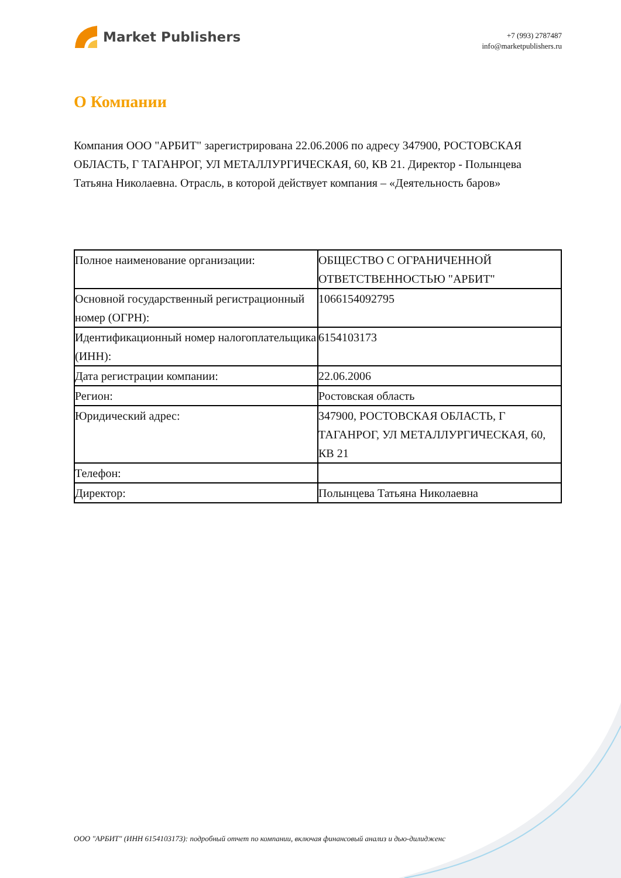Market Publishers
+7 (993) 2787487
info@marketpublishers.ru
О Компании
Компания ООО "АРБИТ" зарегистрирована 22.06.2006 по адресу 347900, РОСТОВСКАЯ ОБЛАСТЬ, Г ТАГАНРОГ, УЛ МЕТАЛЛУРГИЧЕСКАЯ, 60, КВ 21. Директор - Полынцева Татьяна Николаевна. Отрасль, в которой действует компания – «Деятельность баров»
| Полное наименование организации: | ОБЩЕСТВО С ОГРАНИЧЕННОЙ ОТВЕТСТВЕННОСТЬЮ "АРБИТ" |
| Основной государственный регистрационный номер (ОГРН): | 1066154092795 |
| Идентификационный номер налогоплательщика (ИНН): | 6154103173 |
| Дата регистрации компании: | 22.06.2006 |
| Регион: | Ростовская область |
| Юридический адрес: | 347900, РОСТОВСКАЯ ОБЛАСТЬ, Г ТАГАНРОГ, УЛ МЕТАЛЛУРГИЧЕСКАЯ, 60, КВ 21 |
| Телефон: | |
| Директор: | Полынцева Татьяна Николаевна |
ООО "АРБИТ" (ИНН 6154103173): подробный отчет по компании, включая финансовый анализ и дью-дилидженс